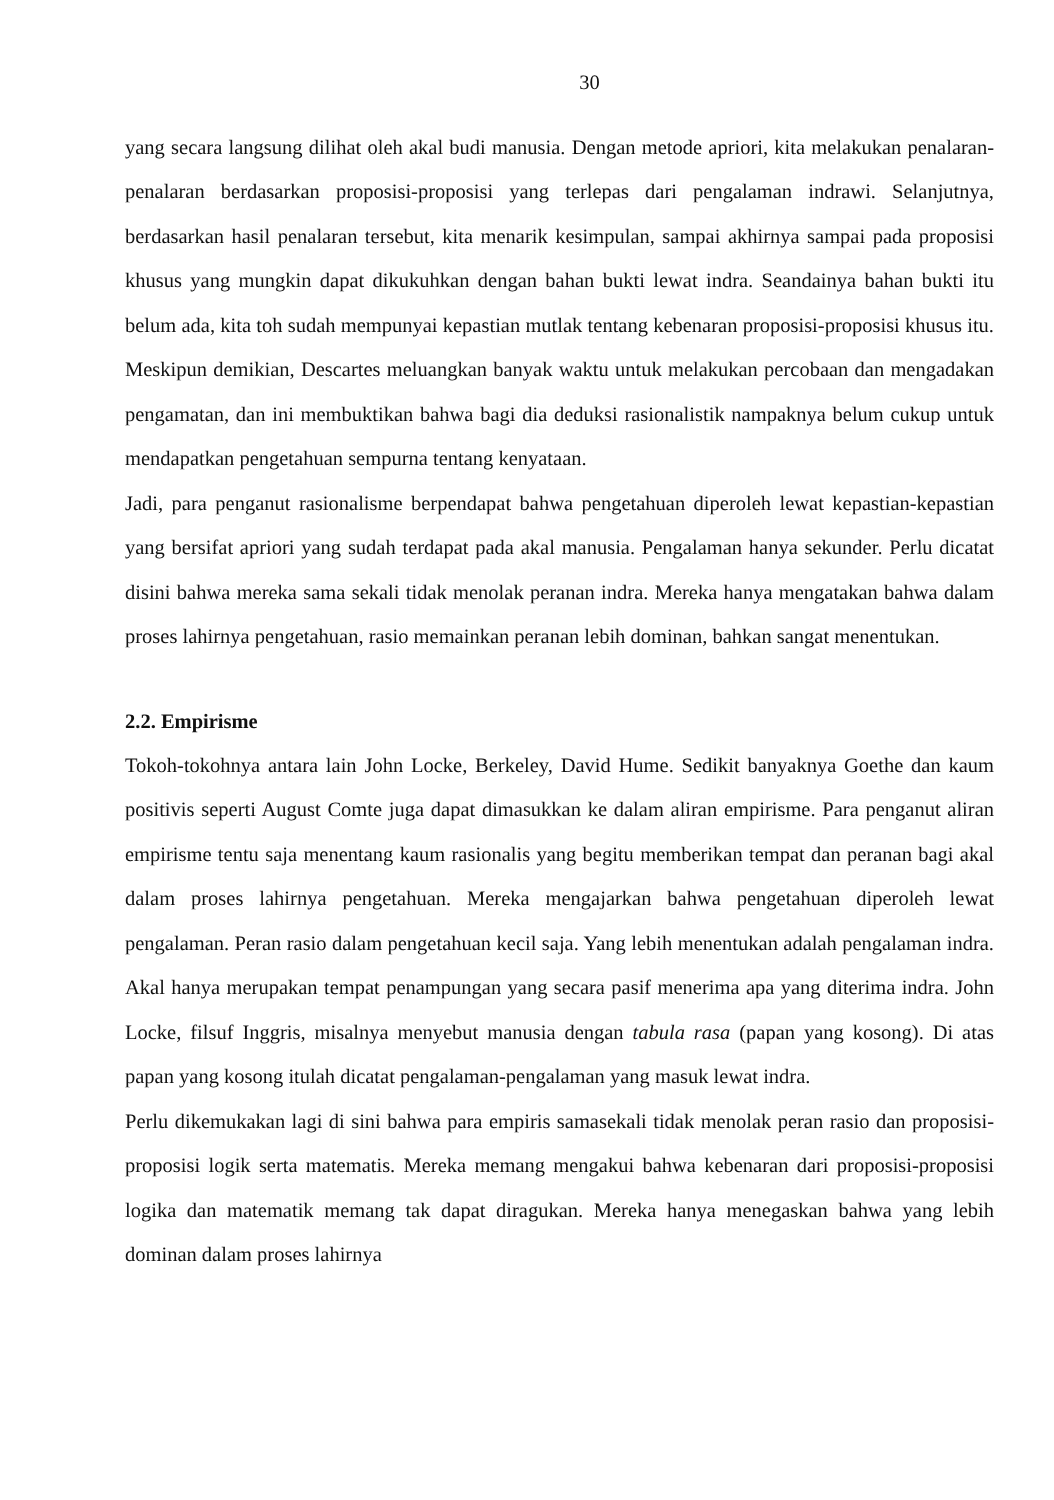30
yang secara langsung dilihat oleh akal budi manusia. Dengan metode apriori, kita melakukan penalaran-penalaran berdasarkan proposisi-proposisi yang terlepas dari pengalaman indrawi. Selanjutnya, berdasarkan hasil penalaran tersebut, kita menarik kesimpulan, sampai akhirnya sampai pada proposisi khusus yang mungkin dapat dikukuhkan dengan bahan bukti lewat indra. Seandainya bahan bukti itu belum ada, kita toh sudah mempunyai kepastian mutlak tentang kebenaran proposisi-proposisi khusus itu. Meskipun demikian, Descartes meluangkan banyak waktu untuk melakukan percobaan dan mengadakan pengamatan, dan ini membuktikan bahwa bagi dia deduksi rasionalistik nampaknya belum cukup untuk mendapatkan pengetahuan sempurna tentang kenyataan.
Jadi, para penganut rasionalisme berpendapat bahwa pengetahuan diperoleh lewat kepastian-kepastian yang bersifat apriori yang sudah terdapat pada akal manusia. Pengalaman hanya sekunder. Perlu dicatat disini bahwa mereka sama sekali tidak menolak peranan indra. Mereka hanya mengatakan bahwa dalam proses lahirnya pengetahuan, rasio memainkan peranan lebih dominan, bahkan sangat menentukan.
2.2. Empirisme
Tokoh-tokohnya antara lain John Locke, Berkeley, David Hume. Sedikit banyaknya Goethe dan kaum positivis seperti August Comte juga dapat dimasukkan ke dalam aliran empirisme. Para penganut aliran empirisme tentu saja menentang kaum rasionalis yang begitu memberikan tempat dan peranan bagi akal dalam proses lahirnya pengetahuan. Mereka mengajarkan bahwa pengetahuan diperoleh lewat pengalaman. Peran rasio dalam pengetahuan kecil saja. Yang lebih menentukan adalah pengalaman indra. Akal hanya merupakan tempat penampungan yang secara pasif menerima apa yang diterima indra. John Locke, filsuf Inggris, misalnya menyebut manusia dengan tabula rasa (papan yang kosong). Di atas papan yang kosong itulah dicatat pengalaman-pengalaman yang masuk lewat indra.
Perlu dikemukakan lagi di sini bahwa para empiris samasekali tidak menolak peran rasio dan proposisi-proposisi logik serta matematis. Mereka memang mengakui bahwa kebenaran dari proposisi-proposisi logika dan matematik memang tak dapat diragukan. Mereka hanya menegaskan bahwa yang lebih dominan dalam proses lahirnya